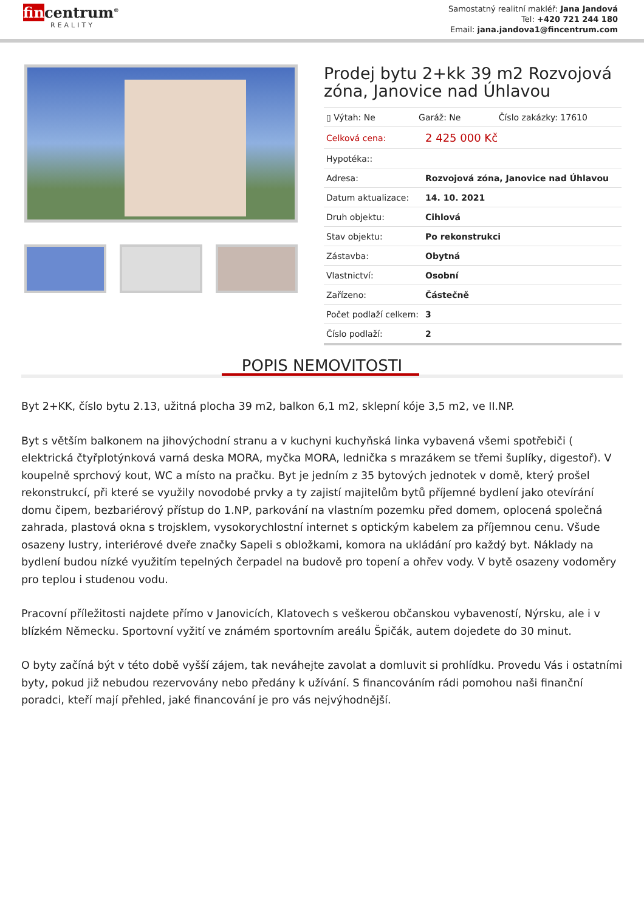fincentrum<sup>®</sup>
REALITY
Samostatný realitní makléř: Jana Jandová
Tel: +420 721 244 180
Email: jana.jandova1@fincentrum.com
Prodej bytu 2+kk 39 m2 Rozvojová zóna, Janovice nad Úhlavou
| ▯ Výtah: Ne Garáž: Ne Číslo zakázky: 17610 | |
| Celková cena: | 2 425 000 Kč |
| Hypotéka:: | |
| Adresa: | Rozvojová zóna, Janovice nad Úhlavou |
| Datum aktualizace: | 14. 10. 2021 |
| Druh objektu: | Cihlová |
| Stav objektu: | Po rekonstrukci |
| Zástavba: | Obytná |
| Vlastnictví: | Osobní |
| Zařízeno: | Částečně |
| Počet podlaží celkem: | 3 |
| Číslo podlaží: | 2 |
POPIS NEMOVITOSTI
Byt 2+KK, číslo bytu 2.13, užitná plocha 39 m2, balkon 6,1 m2, sklepní kóje 3,5 m2, ve II.NP.
Byt s větším balkonem na jihovýchodní stranu a v kuchyni kuchyňská linka vybavená všemi spotřebiči ( elektrická čtyřplotýnková varná deska MORA, myčka MORA, lednička s mrazákem se třemi šuplíky, digestoř). V koupelně sprchový kout, WC a místo na pračku. Byt je jedním z 35 bytových jednotek v domě, který prošel rekonstrukcí, při které se využily novodobé prvky a ty zajistí majitelům bytů příjemné bydlení jako otevírání domu čipem, bezbariérový přístup do 1.NP, parkování na vlastním pozemku před domem, oplocená společná zahrada, plastová okna s trojsklem, vysokorychlostní internet s optickým kabelem za příjemnou cenu. Všude osazeny lustry, interiérové dveře značky Sapeli s obložkami, komora na ukládání pro každý byt. Náklady na bydlení budou nízké využitím tepelných čerpadel na budově pro topení a ohřev vody. V bytě osazeny vodoměry pro teplou i studenou vodu.
Pracovní příležitosti najdete přímo v Janovicích, Klatovech s veškerou občanskou vybaveností, Nýrsku, ale i v blízkém Německu. Sportovní vyžití ve známém sportovním areálu Špičák, autem dojedete do 30 minut.
O byty začíná být v této době vyšší zájem, tak neváhejte zavolat a domluvit si prohlídku. Provedu Vás i ostatními byty, pokud již nebudou rezervovány nebo předány k užívání. S financováním rádi pomohou naši finanční poradci, kteří mají přehled, jaké financování je pro vás nejvýhodnější.